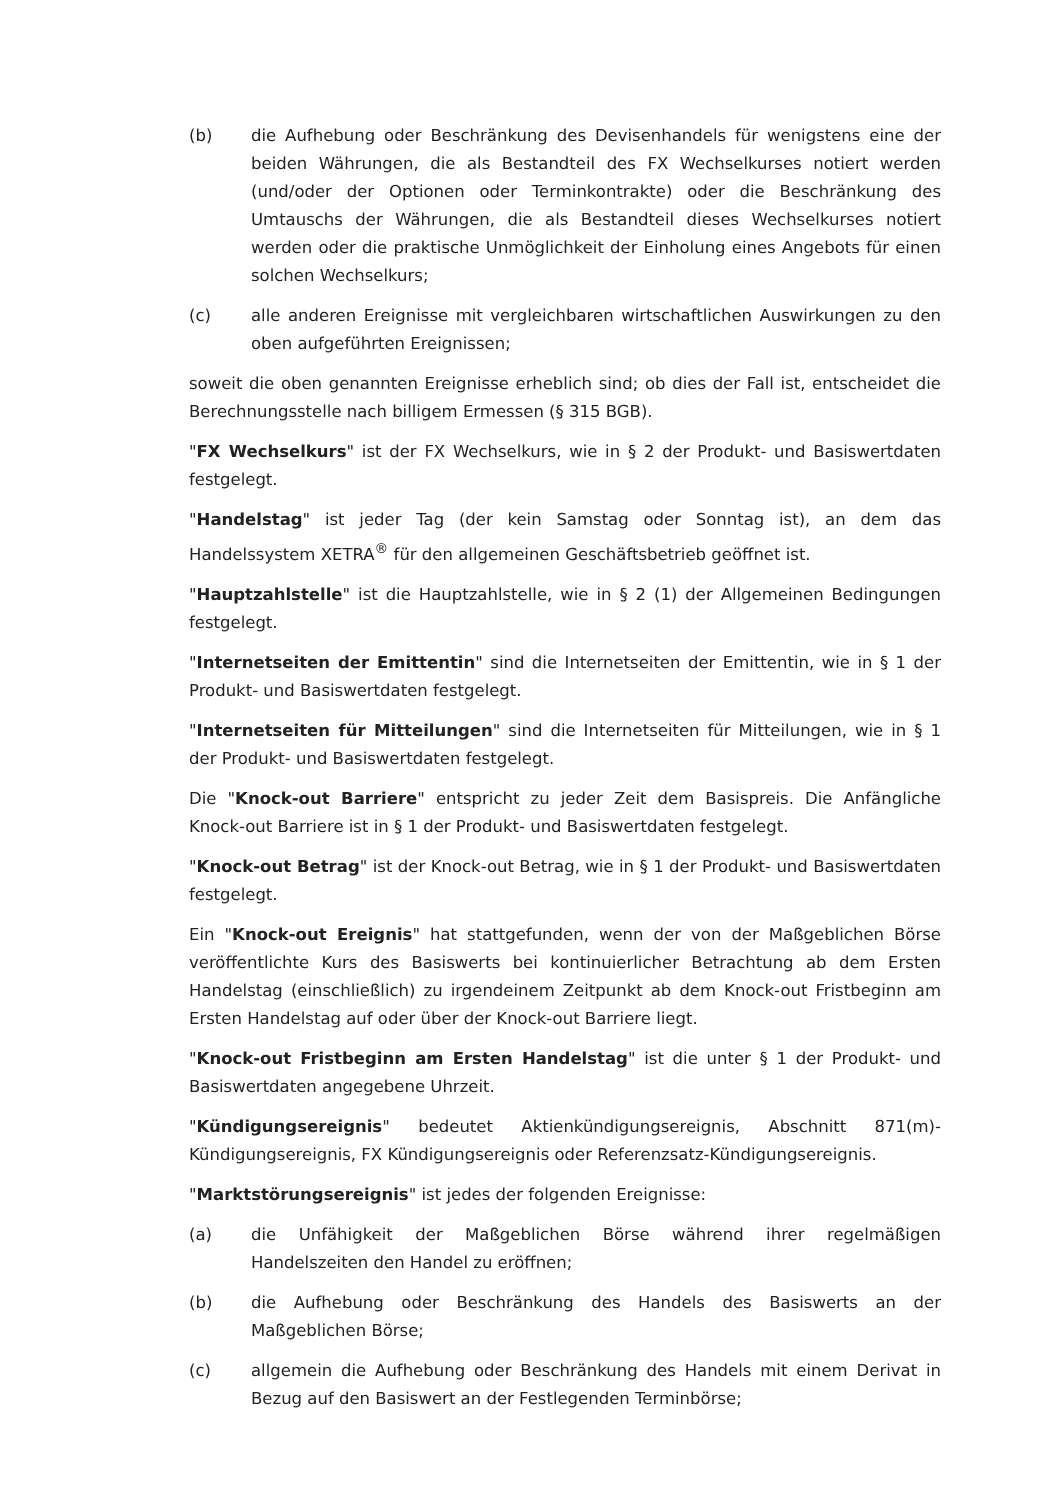(b) die Aufhebung oder Beschränkung des Devisenhandels für wenigstens eine der beiden Währungen, die als Bestandteil des FX Wechselkurses notiert werden (und/oder der Optionen oder Terminkontrakte) oder die Beschränkung des Umtauschs der Währungen, die als Bestandteil dieses Wechselkurses notiert werden oder die praktische Unmöglichkeit der Einholung eines Angebots für einen solchen Wechselkurs;
(c) alle anderen Ereignisse mit vergleichbaren wirtschaftlichen Auswirkungen zu den oben aufgeführten Ereignissen;
soweit die oben genannten Ereignisse erheblich sind; ob dies der Fall ist, entscheidet die Berechnungsstelle nach billigem Ermessen (§ 315 BGB).
"FX Wechselkurs" ist der FX Wechselkurs, wie in § 2 der Produkt- und Basiswertdaten festgelegt.
"Handelstag" ist jeder Tag (der kein Samstag oder Sonntag ist), an dem das Handelssystem XETRA<sup>®</sup> für den allgemeinen Geschäftsbetrieb geöffnet ist.
"Hauptzahlstelle" ist die Hauptzahlstelle, wie in § 2 (1) der Allgemeinen Bedingungen festgelegt.
"Internetseiten der Emittentin" sind die Internetseiten der Emittentin, wie in § 1 der Produkt- und Basiswertdaten festgelegt.
"Internetseiten für Mitteilungen" sind die Internetseiten für Mitteilungen, wie in § 1 der Produkt- und Basiswertdaten festgelegt.
Die "Knock-out Barriere" entspricht zu jeder Zeit dem Basispreis. Die Anfängliche Knock-out Barriere ist in § 1 der Produkt- und Basiswertdaten festgelegt.
"Knock-out Betrag" ist der Knock-out Betrag, wie in § 1 der Produkt- und Basiswertdaten festgelegt.
Ein "Knock-out Ereignis" hat stattgefunden, wenn der von der Maßgeblichen Börse veröffentlichte Kurs des Basiswerts bei kontinuierlicher Betrachtung ab dem Ersten Handelstag (einschließlich) zu irgendeinem Zeitpunkt ab dem Knock-out Fristbeginn am Ersten Handelstag auf oder über der Knock-out Barriere liegt.
"Knock-out Fristbeginn am Ersten Handelstag" ist die unter § 1 der Produkt- und Basiswertdaten angegebene Uhrzeit.
"Kündigungsereignis" bedeutet Aktienkündigungsereignis, Abschnitt 871(m)-Kündigungsereignis, FX Kündigungsereignis oder Referenzsatz-Kündigungsereignis.
"Marktstörungsereignis" ist jedes der folgenden Ereignisse:
(a) die Unfähigkeit der Maßgeblichen Börse während ihrer regelmäßigen Handelszeiten den Handel zu eröffnen;
(b) die Aufhebung oder Beschränkung des Handels des Basiswerts an der Maßgeblichen Börse;
(c) allgemein die Aufhebung oder Beschränkung des Handels mit einem Derivat in Bezug auf den Basiswert an der Festlegenden Terminbörse;